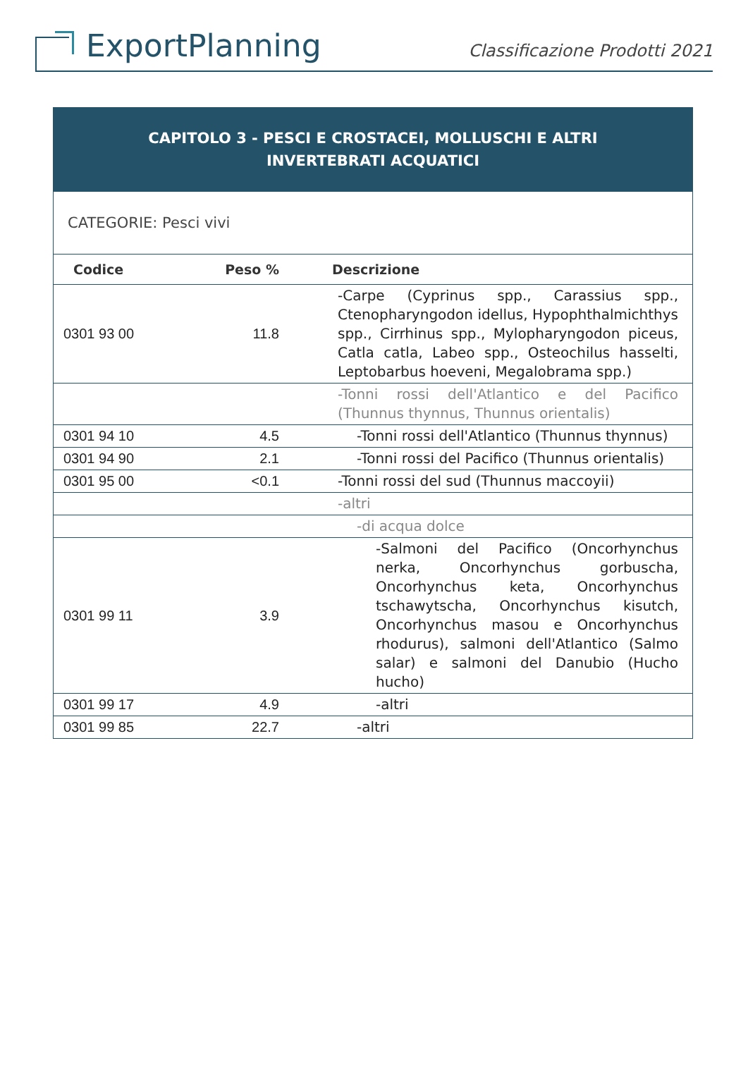ExportPlanning
Classificazione Prodotti 2021
| CAPITOLO 3 - PESCI E CROSTACEI, MOLLUSCHI E ALTRI INVERTEBRATI ACQUATICI | | |
| CATEGORIE: Pesci vivi | | |
| Codice | Peso % | Descrizione |
| 0301 93 00 | 11.8 | -Carpe (Cyprinus spp., Carassius spp., Ctenopharyngodon idellus, Hypophthalmichthys spp., Cirrhinus spp., Mylopharyngodon piceus, Catla catla, Labeo spp., Osteochilus hasselti, Leptobarbus hoeveni, Megalobrama spp.) |
| | | -Tonni rossi dell'Atlantico e del Pacifico (Thunnus thynnus, Thunnus orientalis) |
| 0301 94 10 | 4.5 | -Tonni rossi dell'Atlantico (Thunnus thynnus) |
| 0301 94 90 | 2.1 | -Tonni rossi del Pacifico (Thunnus orientalis) |
| 0301 95 00 | <0.1 | -Tonni rossi del sud (Thunnus maccoyii) |
| | | -altri |
| | | -di acqua dolce |
| 0301 99 11 | 3.9 | -Salmoni del Pacifico (Oncorhynchus nerka, Oncorhynchus gorbuscha, Oncorhynchus keta, Oncorhynchus tschawytscha, Oncorhynchus kisutch, Oncorhynchus masou e Oncorhynchus rhodurus), salmoni dell'Atlantico (Salmo salar) e salmoni del Danubio (Hucho hucho) |
| 0301 99 17 | 4.9 | -altri |
| 0301 99 85 | 22.7 | -altri |